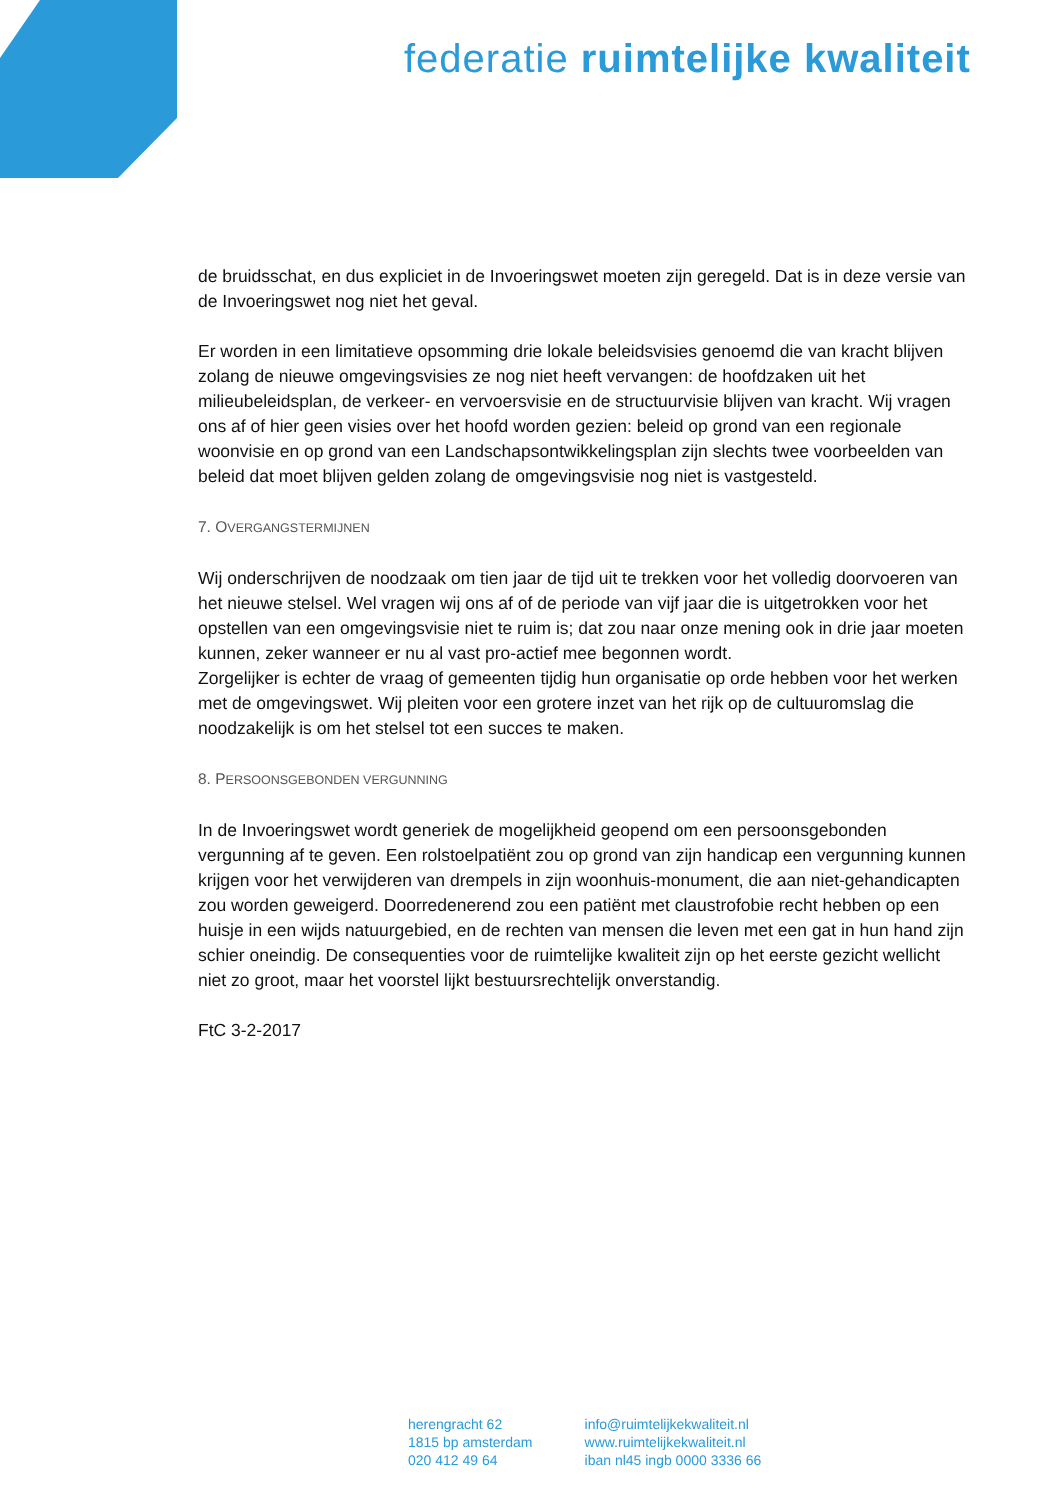federatie ruimtelijke kwaliteit
de bruidsschat, en dus expliciet in de Invoeringswet moeten zijn geregeld. Dat is in deze versie van de Invoeringswet nog niet het geval.
Er worden in een limitatieve opsomming drie lokale beleidsvisies genoemd die van kracht blijven zolang de nieuwe omgevingsvisies ze nog niet heeft vervangen: de hoofdzaken uit het milieubeleidsplan, de verkeer- en vervoersvisie en de structuurvisie blijven van kracht. Wij vragen ons af of hier geen visies over het hoofd worden gezien: beleid op grond van een regionale woonvisie en op grond van een Landschapsontwikkelingsplan zijn slechts twee voorbeelden van beleid dat moet blijven gelden zolang de omgevingsvisie nog niet is vastgesteld.
7. OVERGANGSTERMIJNEN
Wij onderschrijven de noodzaak om tien jaar de tijd uit te trekken voor het volledig doorvoeren van het nieuwe stelsel. Wel vragen wij ons af of de periode van vijf jaar die is uitgetrokken voor het opstellen van een omgevingsvisie niet te ruim is; dat zou naar onze mening ook in drie jaar moeten kunnen, zeker wanneer er nu al vast pro-actief mee begonnen wordt.
Zorgelijker is echter de vraag of gemeenten tijdig hun organisatie op orde hebben voor het werken met de omgevingswet. Wij pleiten voor een grotere inzet van het rijk op de cultuuromslag die noodzakelijk is om het stelsel tot een succes te maken.
8. PERSOONSGEBONDEN VERGUNNING
In de Invoeringswet wordt generiek de mogelijkheid geopend om een persoonsgebonden vergunning af te geven. Een rolstoelpatiënt zou op grond van zijn handicap een vergunning kunnen krijgen voor het verwijderen van drempels in zijn woonhuis-monument, die aan niet-gehandicapten zou worden geweigerd. Doorredenerend zou een patiënt met claustrofobie recht hebben op een huisje in een wijds natuurgebied, en de rechten van mensen die leven met een gat in hun hand zijn schier oneindig. De consequenties voor de ruimtelijke kwaliteit zijn op het eerste gezicht wellicht niet zo groot, maar het voorstel lijkt bestuursrechtelijk onverstandig.
FtC 3-2-2017
herengracht 62
1815 bp amsterdam
020 412 49 64
info@ruimtelijkekwaliteit.nl
www.ruimtelijkekwaliteit.nl
iban nl45 ingb 0000 3336 66